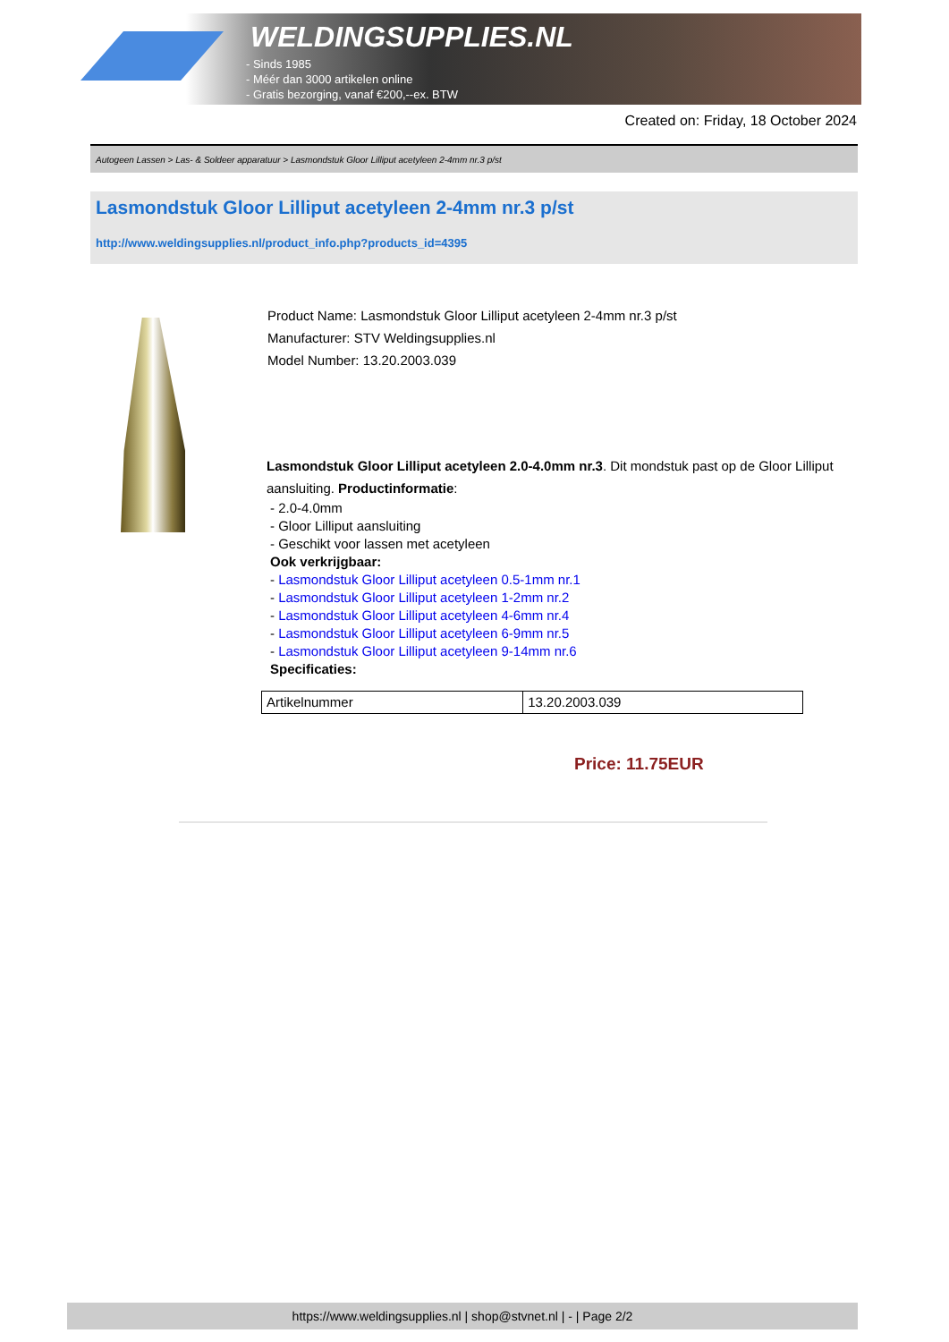WELDINGSUPPLIES.NL
- Sinds 1985
- Méér dan 3000 artikelen online
- Gratis bezorging, vanaf €200,--ex. BTW
Created on: Friday, 18 October 2024
Autogeen Lassen > Las- & Soldeer apparatuur > Lasmondstuk Gloor Lilliput acetyleen 2-4mm nr.3 p/st
Lasmondstuk Gloor Lilliput acetyleen 2-4mm nr.3 p/st
http://www.weldingsupplies.nl/product_info.php?products_id=4395
Product Name: Lasmondstuk Gloor Lilliput acetyleen 2-4mm nr.3 p/st
Manufacturer: STV Weldingsupplies.nl
Model Number: 13.20.2003.039
Lasmondstuk Gloor Lilliput acetyleen 2.0-4.0mm nr.3. Dit mondstuk past op de Gloor Lilliput aansluiting. Productinformatie:
- 2.0-4.0mm
- Gloor Lilliput aansluiting
- Geschikt voor lassen met acetyleen
Ook verkrijgbaar:
- Lasmondstuk Gloor Lilliput acetyleen 0.5-1mm nr.1
- Lasmondstuk Gloor Lilliput acetyleen 1-2mm nr.2
- Lasmondstuk Gloor Lilliput acetyleen 4-6mm nr.4
- Lasmondstuk Gloor Lilliput acetyleen 6-9mm nr.5
- Lasmondstuk Gloor Lilliput acetyleen 9-14mm nr.6
Specificaties:
| Artikelnummer | 13.20.2003.039 |
Price: 11.75EUR
https://www.weldingsupplies.nl | shop@stvnet.nl | - | Page 2/2